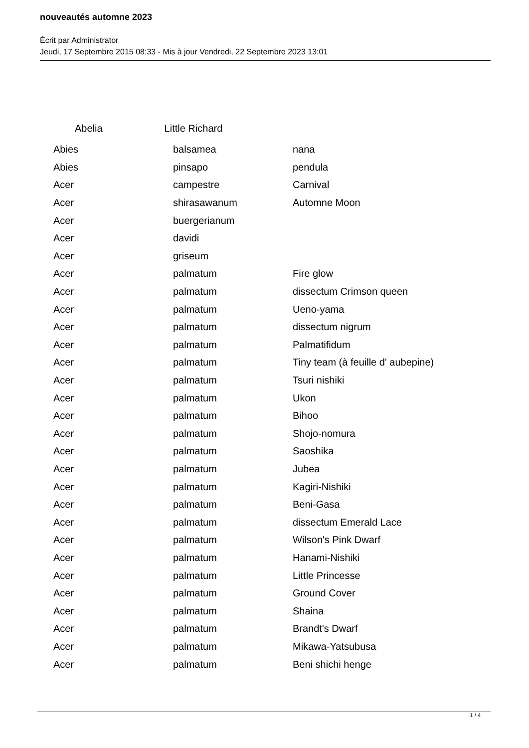nouveautés automne 2023
Écrit par Administrator
Jeudi, 17 Septembre 2015 08:33 - Mis à jour Vendredi, 22 Septembre 2023 13:01
Abelia Little Richard
| Abies | balsamea | nana |
| Abies | pinsapo | pendula |
| Acer | campestre | Carnival |
| Acer | shirasawanum | Automne Moon |
| Acer | buergerianum | |
| Acer | davidi | |
| Acer | griseum | |
| Acer | palmatum | Fire glow |
| Acer | palmatum | dissectum Crimson queen |
| Acer | palmatum | Ueno-yama |
| Acer | palmatum | dissectum nigrum |
| Acer | palmatum | Palmatifidum |
| Acer | palmatum | Tiny team (à feuille d' aubepine) |
| Acer | palmatum | Tsuri nishiki |
| Acer | palmatum | Ukon |
| Acer | palmatum | Bihoo |
| Acer | palmatum | Shojo-nomura |
| Acer | palmatum | Saoshika |
| Acer | palmatum | Jubea |
| Acer | palmatum | Kagiri-Nishiki |
| Acer | palmatum | Beni-Gasa |
| Acer | palmatum | dissectum Emerald Lace |
| Acer | palmatum | Wilson's Pink Dwarf |
| Acer | palmatum | Hanami-Nishiki |
| Acer | palmatum | Little Princesse |
| Acer | palmatum | Ground Cover |
| Acer | palmatum | Shaina |
| Acer | palmatum | Brandt's Dwarf |
| Acer | palmatum | Mikawa-Yatsubusa |
| Acer | palmatum | Beni shichi henge |
1 / 4